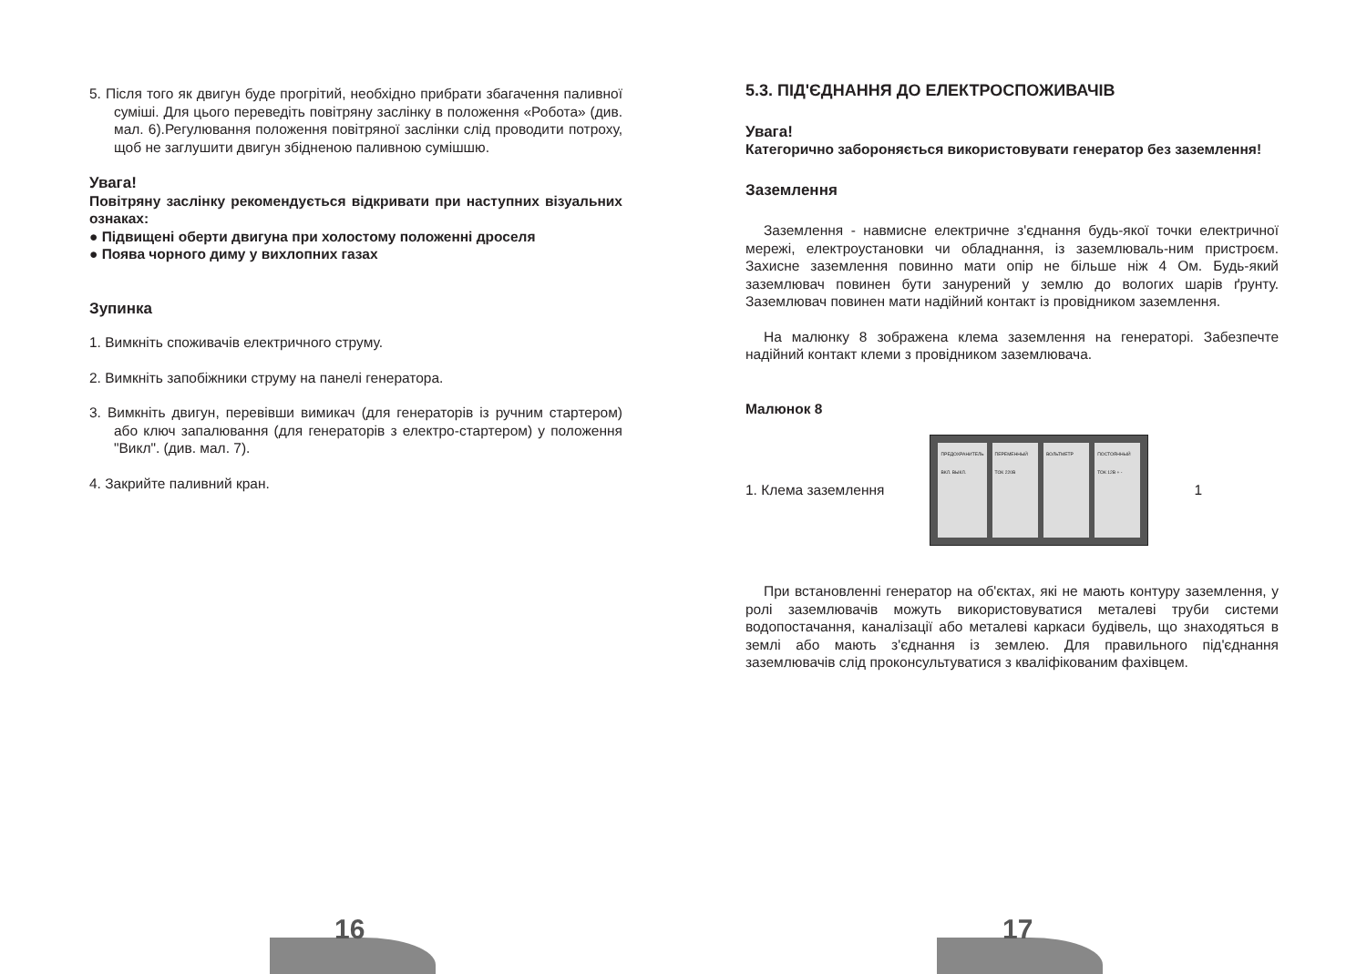5. Після того як двигун буде прогрітий, необхідно прибрати збагачення паливної суміші. Для цього переведіть повітряну заслінку в положення «Робота» (див. мал. 6).Регулювання положення повітряної заслінки слід проводити потроху, щоб не заглушити двигун збідненою паливною сумішшю.
Увага!
Повітряну заслінку рекомендується відкривати при наступних візуальних ознаках:
● Підвищені оберти двигуна при холостому положенні дроселя
● Поява чорного диму у вихлопних газах
Зупинка
1. Вимкніть споживачів електричного струму.
2. Вимкніть запобіжники струму на панелі генератора.
3. Вимкніть двигун, перевівши вимикач (для генераторів із ручним стартером) або ключ запалювання (для генераторів з електро-стартером) у положення "Викл". (див. мал. 7).
4. Закрийте паливний кран.
5.3. ПІД'ЄДНАННЯ ДО ЕЛЕКТРОСПОЖИВАЧІВ
Увага!
Категорично забороняється використовувати генератор без заземлення!
Заземлення
Заземлення - навмисне електричне з'єднання будь-якої точки електричної мережі, електроустановки чи обладнання, із заземлюваль-ним пристроєм. Захисне заземлення повинно мати опір не більше ніж 4 Ом. Будь-який заземлювач повинен бути занурений у землю до вологих шарів ґрунту. Заземлювач повинен мати надійний контакт із провідником заземлення.
На малюнку 8 зображена клема заземлення на генераторі. Забезпечте надійний контакт клеми з провідником заземлювача.
Малюнок 8
1. Клема заземлення
ПРЕДОХРАНИТЕЛЬ ВКЛ. ВЫКЛ. ПЕРЕМЕННЫЙ ТОК 220В ВОЛЬТМЕТР ПОСТОЯННЫЙ ТОК 12В + -
1
При встановленні генератор на об'єктах, які не мають контуру заземлення, у ролі заземлювачів можуть використовуватися металеві труби системи водопостачання, каналізації або металеві каркаси будівель, що знаходяться в землі або мають з'єднання із землею. Для правильного під'єднання заземлювачів слід проконсультуватися з кваліфікованим фахівцем.
16 17